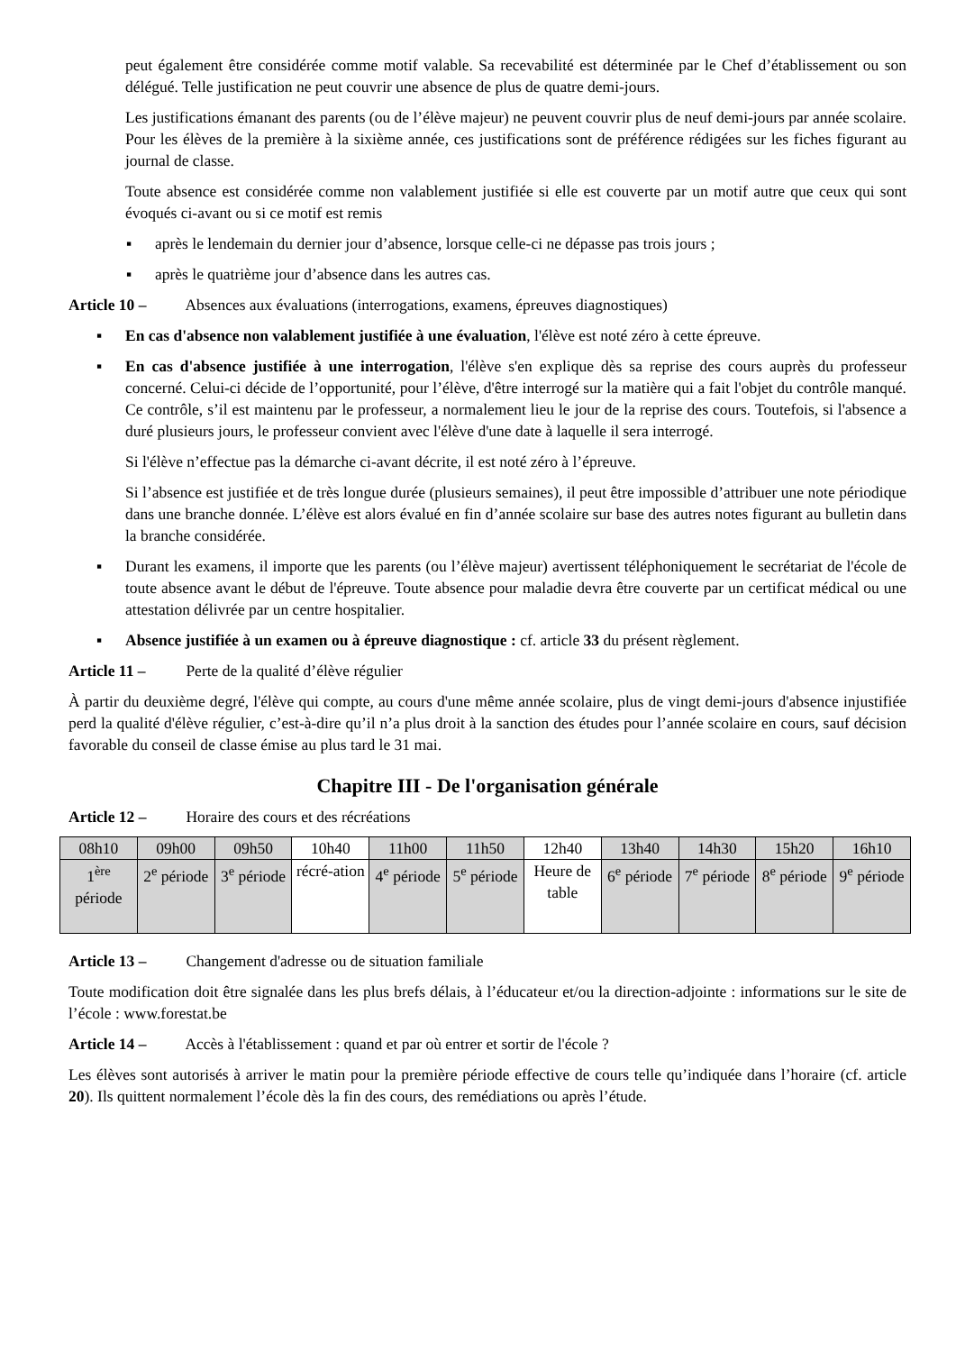peut également être considérée comme motif valable. Sa recevabilité est déterminée par le Chef d’établissement ou son délégué. Telle justification ne peut couvrir une absence de plus de quatre demi-jours.
Les justifications émanant des parents (ou de l’élève majeur) ne peuvent couvrir plus de neuf demi-jours par année scolaire. Pour les élèves de la première à la sixième année, ces justifications sont de préférence rédigées sur les fiches figurant au journal de classe.
Toute absence est considérée comme non valablement justifiée si elle est couverte par un motif autre que ceux qui sont évoqués ci-avant ou si ce motif est remis
▪ après le lendemain du dernier jour d’absence, lorsque celle-ci ne dépasse pas trois jours ;
▪ après le quatrième jour d’absence dans les autres cas.
Article 10 – Absences aux évaluations (interrogations, examens, épreuves diagnostiques)
▪ En cas d'absence non valablement justifiée à une évaluation, l'élève est noté zéro à cette épreuve.
▪ En cas d'absence justifiée à une interrogation, l'élève s'en explique dès sa reprise des cours auprès du professeur concerné. Celui-ci décide de l’opportunité, pour l’élève, d'être interrogé sur la matière qui a fait l'objet du contrôle manqué. Ce contrôle, s’il est maintenu par le professeur, a normalement lieu le jour de la reprise des cours. Toutefois, si l'absence a duré plusieurs jours, le professeur convient avec l'élève d'une date à laquelle il sera interrogé.
Si l'élève n’effectue pas la démarche ci-avant décrite, il est noté zéro à l’épreuve.
Si l’absence est justifiée et de très longue durée (plusieurs semaines), il peut être impossible d’attribuer une note périodique dans une branche donnée. L’élève est alors évalué en fin d’année scolaire sur base des autres notes figurant au bulletin dans la branche considérée.
▪ Durant les examens, il importe que les parents (ou l’élève majeur) avertissent téléphoniquement le secrétariat de l'école de toute absence avant le début de l'épreuve. Toute absence pour maladie devra être couverte par un certificat médical ou une attestation délivrée par un centre hospitalier.
▪ Absence justifiée à un examen ou à épreuve diagnostique : cf. article 33 du présent règlement.
Article 11 – Perte de la qualité d’élève régulier
À partir du deuxième degré, l'élève qui compte, au cours d'une même année scolaire, plus de vingt demi-jours d'absence injustifiée perd la qualité d'élève régulier, c’est-à-dire qu’il n’a plus droit à la sanction des études pour l’année scolaire en cours, sauf décision favorable du conseil de classe émise au plus tard le 31 mai.
Chapitre III - De l'organisation générale
Article 12 – Horaire des cours et des récréations
| 08h10 | 09h00 | 09h50 | 10h40 | 11h00 | 11h50 | 12h40 | 13h40 | 14h30 | 15h20 | 16h10 |
| 1<sup>ère</sup> période | 2<sup>e</sup> période | 3<sup>e</sup> période | récré-ation | 4<sup>e</sup> période | 5<sup>e</sup> période | Heure de table | 6<sup>e</sup> période | 7<sup>e</sup> période | 8<sup>e</sup> période | 9<sup>e</sup> période |
Article 13 – Changement d'adresse ou de situation familiale
Toute modification doit être signalée dans les plus brefs délais, à l’éducateur et/ou la direction-adjointe : informations sur le site de l’école : www.forestat.be
Article 14 – Accès à l'établissement : quand et par où entrer et sortir de l'école ?
Les élèves sont autorisés à arriver le matin pour la première période effective de cours telle qu’indiquée dans l’horaire (cf. article 20). Ils quittent normalement l’école dès la fin des cours, des remédiations ou après l’étude.